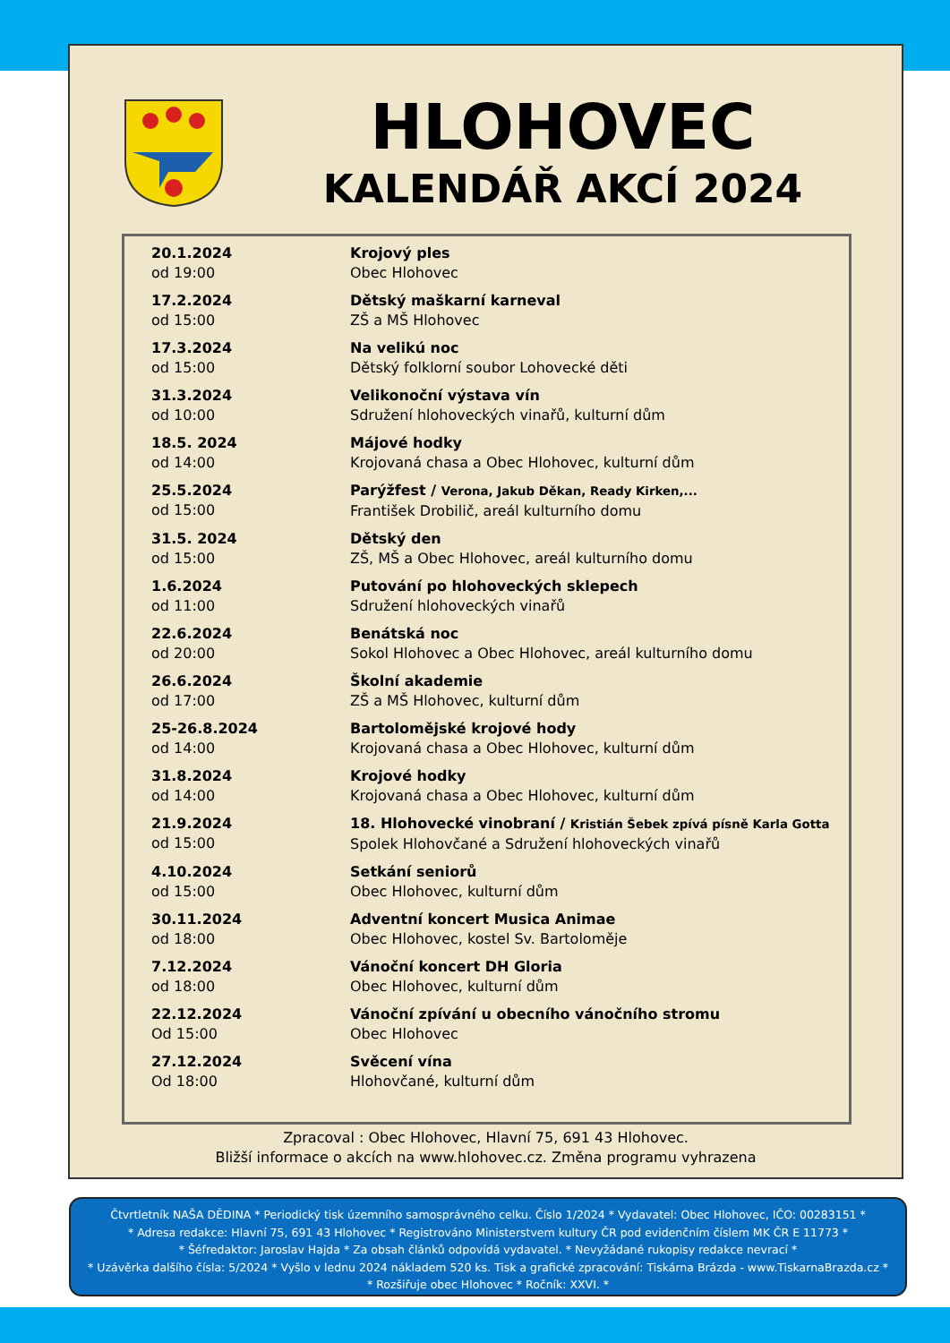HLOHOVEC
KALENDÁŘ AKCÍ 2024
| 20.1.2024 od 19:00 | Krojový ples Obec Hlohovec |
| 17.2.2024 od 15:00 | Dětský maškarní karneval ZŠ a MŠ Hlohovec |
| 17.3.2024 od 15:00 | Na velikú noc Dětský folklorní soubor Lohovecké děti |
| 31.3.2024 od 10:00 | Velikonoční výstava vín Sdružení hlohoveckých vinařů, kulturní dům |
| 18.5. 2024 od 14:00 | Májové hodky Krojovaná chasa a Obec Hlohovec, kulturní dům |
| 25.5.2024 od 15:00 | Parýžfest / Verona, Jakub Děkan, Ready Kirken,... František Drobilič, areál kulturního domu |
| 31.5. 2024 od 15:00 | Dětský den ZŠ, MŠ a Obec Hlohovec, areál kulturního domu |
| 1.6.2024 od 11:00 | Putování po hlohoveckých sklepech Sdružení hlohoveckých vinařů |
| 22.6.2024 od 20:00 | Benátská noc Sokol Hlohovec a Obec Hlohovec, areál kulturního domu |
| 26.6.2024 od 17:00 | Školní akademie ZŠ a MŠ Hlohovec, kulturní dům |
| 25-26.8.2024 od 14:00 | Bartolomějské krojové hody Krojovaná chasa a Obec Hlohovec, kulturní dům |
| 31.8.2024 od 14:00 | Krojové hodky Krojovaná chasa a Obec Hlohovec, kulturní dům |
| 21.9.2024 od 15:00 | 18. Hlohovecké vinobraní / Kristián Šebek zpívá písně Karla Gotta Spolek Hlohovčané a Sdružení hlohoveckých vinařů |
| 4.10.2024 od 15:00 | Setkání seniorů Obec Hlohovec, kulturní dům |
| 30.11.2024 od 18:00 | Adventní koncert Musica Animae Obec Hlohovec, kostel Sv. Bartoloměje |
| 7.12.2024 od 18:00 | Vánoční koncert DH Gloria Obec Hlohovec, kulturní dům |
| 22.12.2024 Od 15:00 | Vánoční zpívání u obecního vánočního stromu Obec Hlohovec |
| 27.12.2024 Od 18:00 | Svěcení vína Hlohovčané, kulturní dům |
Zpracoval : Obec Hlohovec, Hlavní 75, 691 43 Hlohovec.
Bližší informace o akcích na www.hlohovec.cz. Změna programu vyhrazena
Čtvrtletník NAŠA DĚDINA * Periodický tisk územního samosprávného celku. Číslo 1/2024 * Vydavatel: Obec Hlohovec, IČO: 00283151 *
* Adresa redakce: Hlavní 75, 691 43 Hlohovec * Registrováno Ministerstvem kultury ČR pod evidenčním číslem MK ČR E 11773 *
* Šéfredaktor: Jaroslav Hajda * Za obsah článků odpovídá vydavatel. * Nevyžádané rukopisy redakce nevrací *
* Uzávěrka dalšího čísla: 5/2024 * Vyšlo v lednu 2024 nákladem 520 ks. Tisk a grafické zpracování: Tiskárna Brázda - www.TiskarnaBrazda.cz *
* Rozšiřuje obec Hlohovec * Ročník: XXVI. *